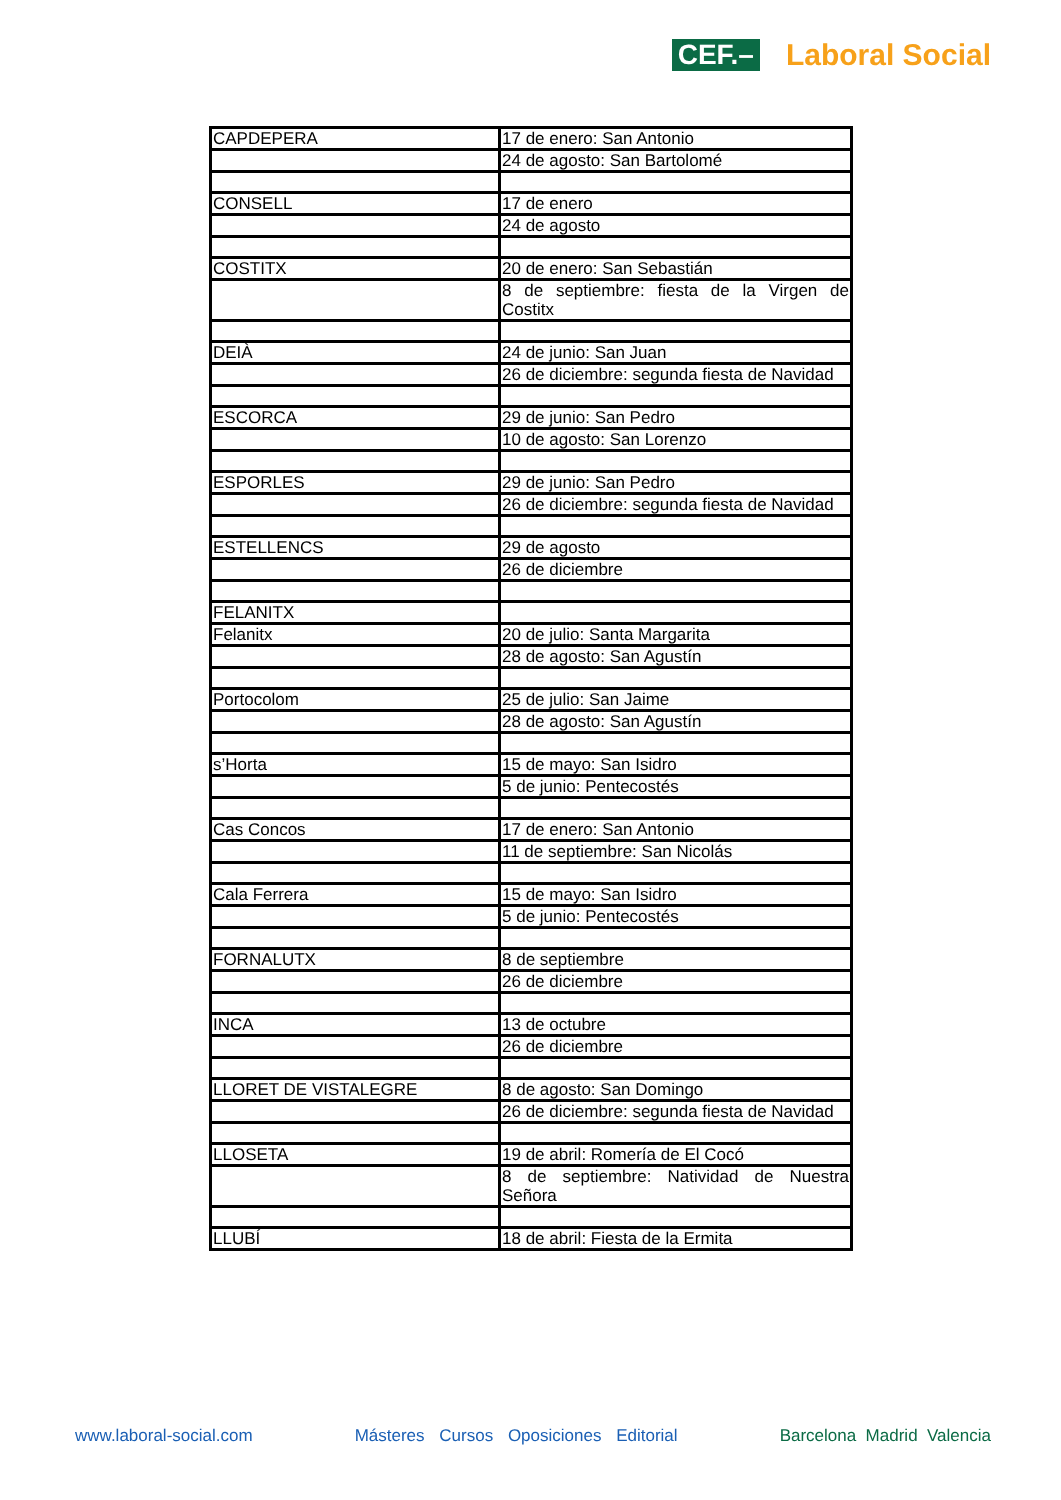CEF.– Laboral Social
| CAPDEPERA | 17 de enero: San Antonio |
| | 24 de agosto: San Bartolomé |
| CONSELL | 17 de enero |
| | 24 de agosto |
| COSTITX | 20 de enero: San Sebastián |
| | 8 de septiembre: fiesta de la Virgen de Costitx |
| DEIÀ | 24 de junio: San Juan |
| | 26 de diciembre: segunda fiesta de Navidad |
| ESCORCA | 29 de junio: San Pedro |
| | 10 de agosto: San Lorenzo |
| ESPORLES | 29 de junio: San Pedro |
| | 26 de diciembre: segunda fiesta de Navidad |
| ESTELLENCS | 29 de agosto |
| | 26 de diciembre |
| FELANITX | |
| Felanitx | 20 de julio: Santa Margarita |
| | 28 de agosto: San Agustín |
| Portocolom | 25 de julio: San Jaime |
| | 28 de agosto: San Agustín |
| s’Horta | 15 de mayo: San Isidro |
| | 5 de junio: Pentecostés |
| Cas Concos | 17 de enero: San Antonio |
| | 11 de septiembre: San Nicolás |
| Cala Ferrera | 15 de mayo: San Isidro |
| | 5 de junio: Pentecostés |
| FORNALUTX | 8 de septiembre |
| | 26 de diciembre |
| INCA | 13 de octubre |
| | 26 de diciembre |
| LLORET DE VISTALEGRE | 8 de agosto: San Domingo |
| | 26 de diciembre: segunda fiesta de Navidad |
| LLOSETA | 19 de abril: Romería de El Cocó |
| | 8 de septiembre: Natividad de Nuestra Señora |
| LLUBÍ | 18 de abril: Fiesta de la Ermita |
www.laboral-social.com Másteres Cursos Oposiciones Editorial Barcelona Madrid Valencia